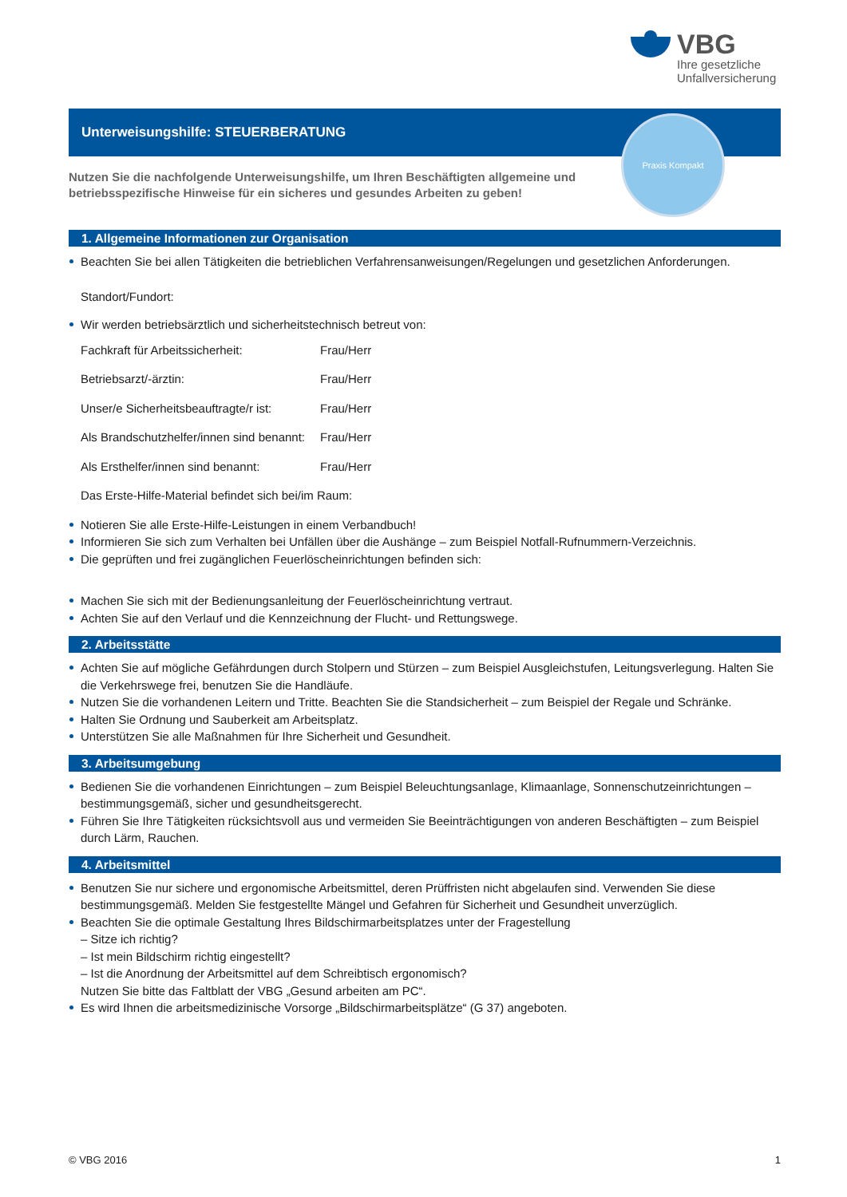VBG
Ihre gesetzliche
Unfallversicherung
Unterweisungshilfe: STEUERBERATUNG
Praxis Kompakt
Nutzen Sie die nachfolgende Unterweisungshilfe, um Ihren Beschäftigten allgemeine und betriebsspezifische Hinweise für ein sicheres und gesundes Arbeiten zu geben!
1. Allgemeine Informationen zur Organisation
Beachten Sie bei allen Tätigkeiten die betrieblichen Verfahrensanweisungen/Regelungen und gesetzlichen Anforderungen.
Standort/Fundort:
Wir werden betriebsärztlich und sicherheitstechnisch betreut von:
Fachkraft für Arbeitssicherheit: Frau/Herr
Betriebsarzt/-ärztin: Frau/Herr
Unser/e Sicherheitsbeauftragte/r ist: Frau/Herr
Als Brandschutzhelfer/innen sind benannt: Frau/Herr
Als Ersthelfer/innen sind benannt: Frau/Herr
Das Erste-Hilfe-Material befindet sich bei/im Raum:
Notieren Sie alle Erste-Hilfe-Leistungen in einem Verbandbuch!
Informieren Sie sich zum Verhalten bei Unfällen über die Aushänge – zum Beispiel Notfall-Rufnummern-Verzeichnis.
Die geprüften und frei zugänglichen Feuerlöscheinrichtungen befinden sich:
Machen Sie sich mit der Bedienungsanleitung der Feuerlöscheinrichtung vertraut.
Achten Sie auf den Verlauf und die Kennzeichnung der Flucht- und Rettungswege.
2. Arbeitsstätte
Achten Sie auf mögliche Gefährdungen durch Stolpern und Stürzen – zum Beispiel Ausgleichstufen, Leitungsverlegung. Halten Sie die Verkehrswege frei, benutzen Sie die Handläufe.
Nutzen Sie die vorhandenen Leitern und Tritte. Beachten Sie die Standsicherheit – zum Beispiel der Regale und Schränke.
Halten Sie Ordnung und Sauberkeit am Arbeitsplatz.
Unterstützen Sie alle Maßnahmen für Ihre Sicherheit und Gesundheit.
3. Arbeitsumgebung
Bedienen Sie die vorhandenen Einrichtungen – zum Beispiel Beleuchtungsanlage, Klimaanlage, Sonnenschutzeinrichtungen – bestimmungsgemäß, sicher und gesundheitsgerecht.
Führen Sie Ihre Tätigkeiten rücksichtsvoll aus und vermeiden Sie Beeinträchtigungen von anderen Beschäftigten – zum Beispiel durch Lärm, Rauchen.
4. Arbeitsmittel
Benutzen Sie nur sichere und ergonomische Arbeitsmittel, deren Prüffristen nicht abgelaufen sind. Verwenden Sie diese bestimmungsgemäß. Melden Sie festgestellte Mängel und Gefahren für Sicherheit und Gesundheit unverzüglich.
Beachten Sie die optimale Gestaltung Ihres Bildschirmarbeitsplatzes unter der Fragestellung
– Sitze ich richtig?
– Ist mein Bildschirm richtig eingestellt?
– Ist die Anordnung der Arbeitsmittel auf dem Schreibtisch ergonomisch?
Nutzen Sie bitte das Faltblatt der VBG „Gesund arbeiten am PC“.
Es wird Ihnen die arbeitsmedizinische Vorsorge „Bildschirmarbeitsplätze“ (G 37) angeboten.
© VBG 2016 1